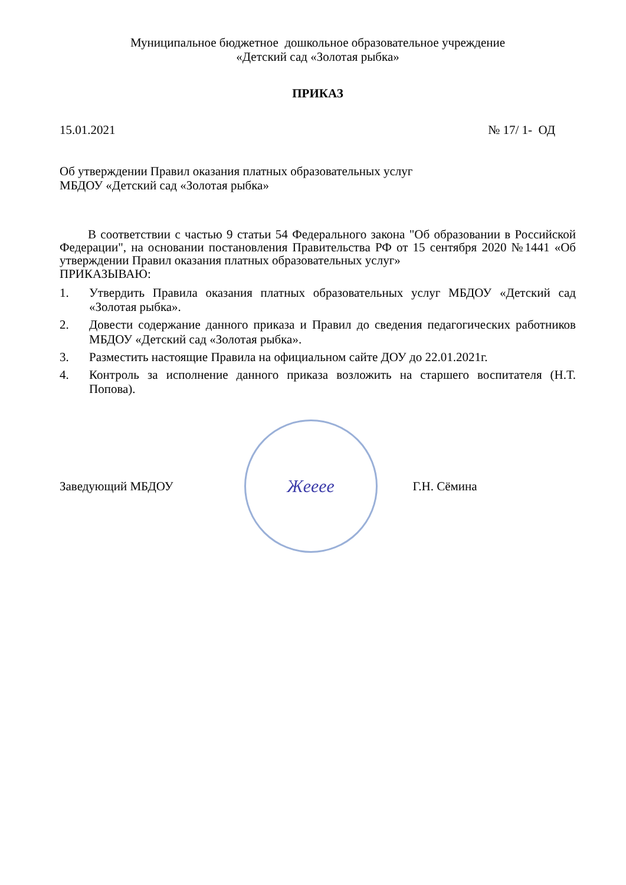Муниципальное бюджетное дошкольное образовательное учреждение
«Детский сад «Золотая рыбка»
ПРИКАЗ
15.01.2021 № 17/ 1- ОД
Об утверждении Правил оказания платных образовательных услуг
МБДОУ «Детский сад «Золотая рыбка»
В соответствии с частью 9 статьи 54 Федерального закона "Об образовании в Российской Федерации", на основании постановления Правительства РФ от 15 сентября 2020 №1441 «Об утверждении Правил оказания платных образовательных услуг»
ПРИКАЗЫВАЮ:
1. Утвердить Правила оказания платных образовательных услуг МБДОУ «Детский сад «Золотая рыбка».
2. Довести содержание данного приказа и Правил до сведения педагогических работников МБДОУ «Детский сад «Золотая рыбка».
3. Разместить настоящие Правила на официальном сайте ДОУ до 22.01.2021г.
4. Контроль за исполнение данного приказа возложить на старшего воспитателя (Н.Т. Попова).
Заведующий МБДОУ
Жееее
Г.Н. Сёмина